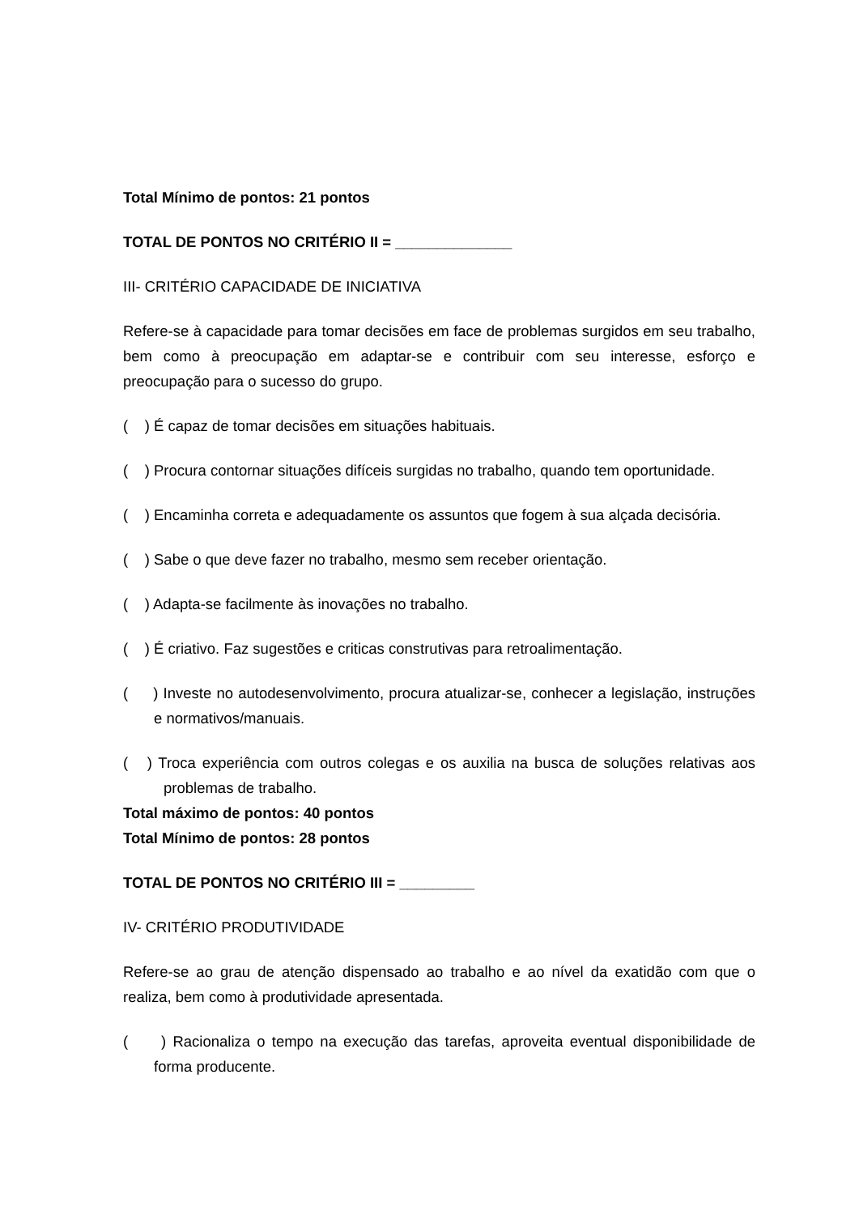Total Mínimo de pontos: 21 pontos
TOTAL DE PONTOS NO CRITÉRIO II = ______________
III- CRITÉRIO CAPACIDADE DE INICIATIVA
Refere-se à capacidade para tomar decisões em face de problemas surgidos em seu trabalho, bem como à preocupação em adaptar-se e contribuir com seu interesse, esforço e preocupação para o sucesso do grupo.
( ) É capaz de tomar decisões em situações habituais.
( ) Procura contornar situações difíceis surgidas no trabalho, quando tem oportunidade.
( ) Encaminha correta e adequadamente os assuntos que fogem à sua alçada decisória.
( ) Sabe o que deve fazer no trabalho, mesmo sem receber orientação.
( ) Adapta-se facilmente às inovações no trabalho.
( ) É criativo. Faz sugestões e criticas construtivas para retroalimentação.
( ) Investe no autodesenvolvimento, procura atualizar-se, conhecer a legislação, instruções e normativos/manuais.
( ) Troca experiência com outros colegas e os auxilia na busca de soluções relativas aos problemas de trabalho.
Total máximo de pontos: 40 pontos
Total Mínimo de pontos: 28 pontos
TOTAL DE PONTOS NO CRITÉRIO III = _________
IV- CRITÉRIO PRODUTIVIDADE
Refere-se ao grau de atenção dispensado ao trabalho e ao nível da exatidão com que o realiza, bem como à produtividade apresentada.
( ) Racionaliza o tempo na execução das tarefas, aproveita eventual disponibilidade de forma producente.